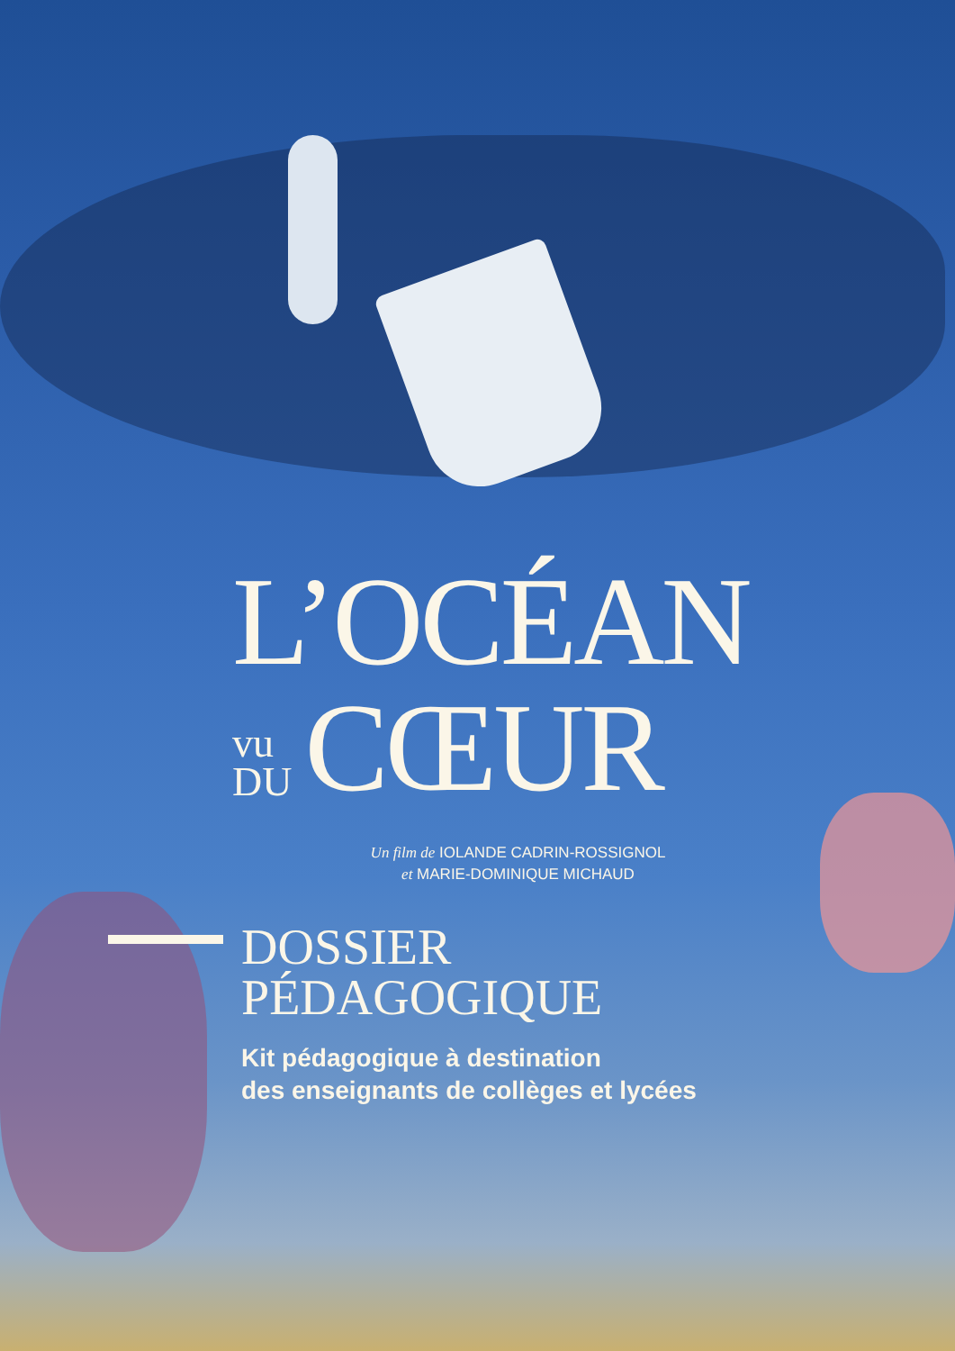L’OCÉAN
vu
DU
CŒUR
Un film de IOLANDE CADRIN-ROSSIGNOL
et MARIE-DOMINIQUE MICHAUD
DOSSIER
PÉDAGOGIQUE
Kit pédagogique à destination
des enseignants de collèges et lycées